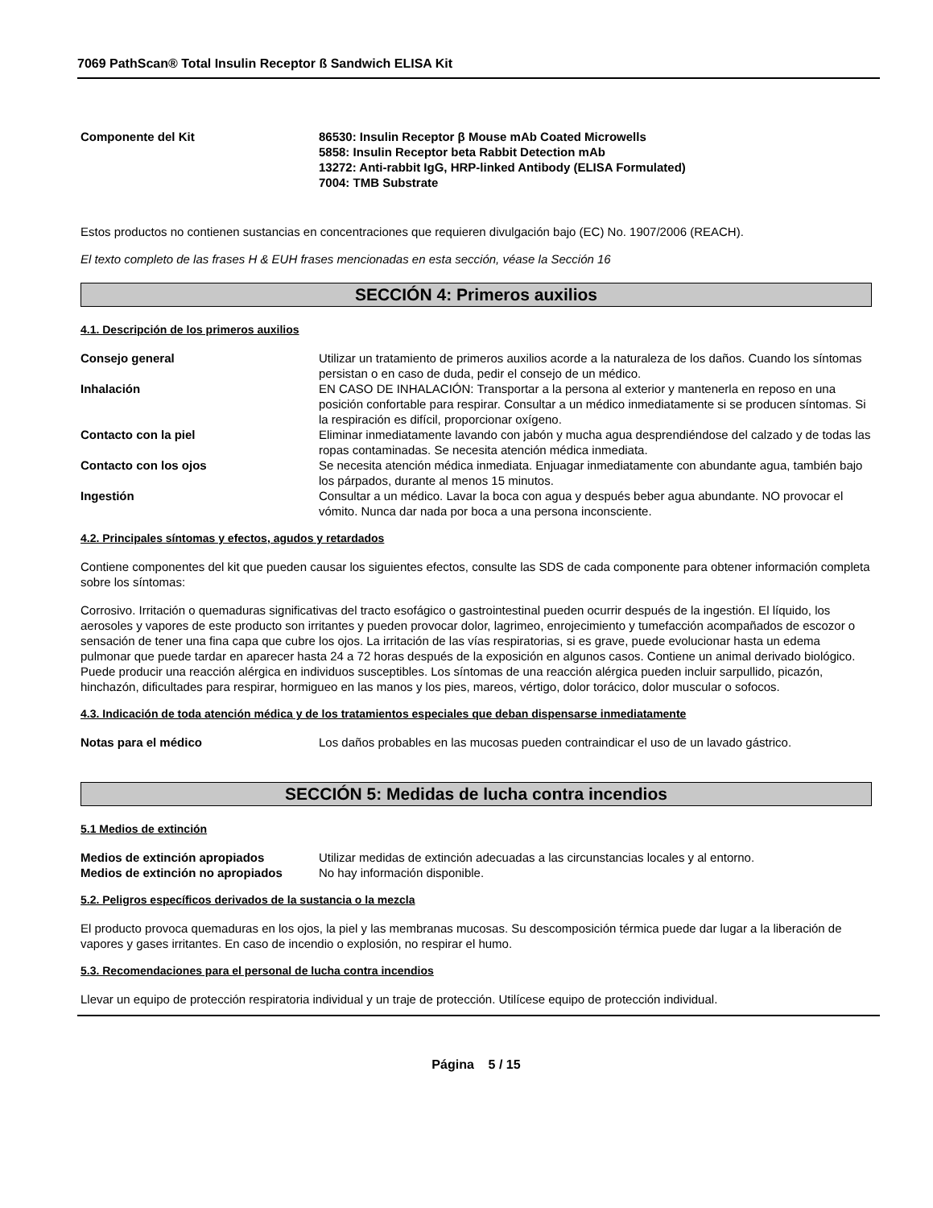7069 PathScan® Total Insulin Receptor ß Sandwich ELISA Kit
Componente del Kit 86530: Insulin Receptor β Mouse mAb Coated Microwells
5858: Insulin Receptor beta Rabbit Detection mAb
13272: Anti-rabbit IgG, HRP-linked Antibody (ELISA Formulated)
7004: TMB Substrate
Estos productos no contienen sustancias en concentraciones que requieren divulgación bajo (EC) No. 1907/2006 (REACH).
El texto completo de las frases H & EUH frases mencionadas en esta sección, véase la Sección 16
SECCIÓN 4: Primeros auxilios
4.1. Descripción de los primeros auxilios
Consejo general Utilizar un tratamiento de primeros auxilios acorde a la naturaleza de los daños. Cuando los síntomas persistan o en caso de duda, pedir el consejo de un médico.
Inhalación EN CASO DE INHALACIÓN: Transportar a la persona al exterior y mantenerla en reposo en una posición confortable para respirar. Consultar a un médico inmediatamente si se producen síntomas. Si la respiración es difícil, proporcionar oxígeno.
Contacto con la piel Eliminar inmediatamente lavando con jabón y mucha agua desprendiéndose del calzado y de todas las ropas contaminadas. Se necesita atención médica inmediata.
Contacto con los ojos Se necesita atención médica inmediata. Enjuagar inmediatamente con abundante agua, también bajo los párpados, durante al menos 15 minutos.
Ingestión Consultar a un médico. Lavar la boca con agua y después beber agua abundante. NO provocar el vómito. Nunca dar nada por boca a una persona inconsciente.
4.2. Principales síntomas y efectos, agudos y retardados
Contiene componentes del kit que pueden causar los siguientes efectos, consulte las SDS de cada componente para obtener información completa sobre los síntomas:
Corrosivo. Irritación o quemaduras significativas del tracto esofágico o gastrointestinal pueden ocurrir después de la ingestión. El líquido, los aerosoles y vapores de este producto son irritantes y pueden provocar dolor, lagrimeo, enrojecimiento y tumefacción acompañados de escozor o sensación de tener una fina capa que cubre los ojos. La irritación de las vías respiratorias, si es grave, puede evolucionar hasta un edema pulmonar que puede tardar en aparecer hasta 24 a 72 horas después de la exposición en algunos casos. Contiene un animal derivado biológico. Puede producir una reacción alérgica en individuos susceptibles. Los síntomas de una reacción alérgica pueden incluir sarpullido, picazón, hinchazón, dificultades para respirar, hormigueo en las manos y los pies, mareos, vértigo, dolor torácico, dolor muscular o sofocos.
4.3. Indicación de toda atención médica y de los tratamientos especiales que deban dispensarse inmediatamente
Notas para el médico Los daños probables en las mucosas pueden contraindicar el uso de un lavado gástrico.
SECCIÓN 5: Medidas de lucha contra incendios
5.1 Medios de extinción
Medios de extinción apropiados Utilizar medidas de extinción adecuadas a las circunstancias locales y al entorno.
Medios de extinción no apropiados
No hay información disponible.
5.2. Peligros específicos derivados de la sustancia o la mezcla
El producto provoca quemaduras en los ojos, la piel y las membranas mucosas. Su descomposición térmica puede dar lugar a la liberación de vapores y gases irritantes. En caso de incendio o explosión, no respirar el humo.
5.3. Recomendaciones para el personal de lucha contra incendios
Llevar un equipo de protección respiratoria individual y un traje de protección. Utilícese equipo de protección individual.
Página 5 / 15